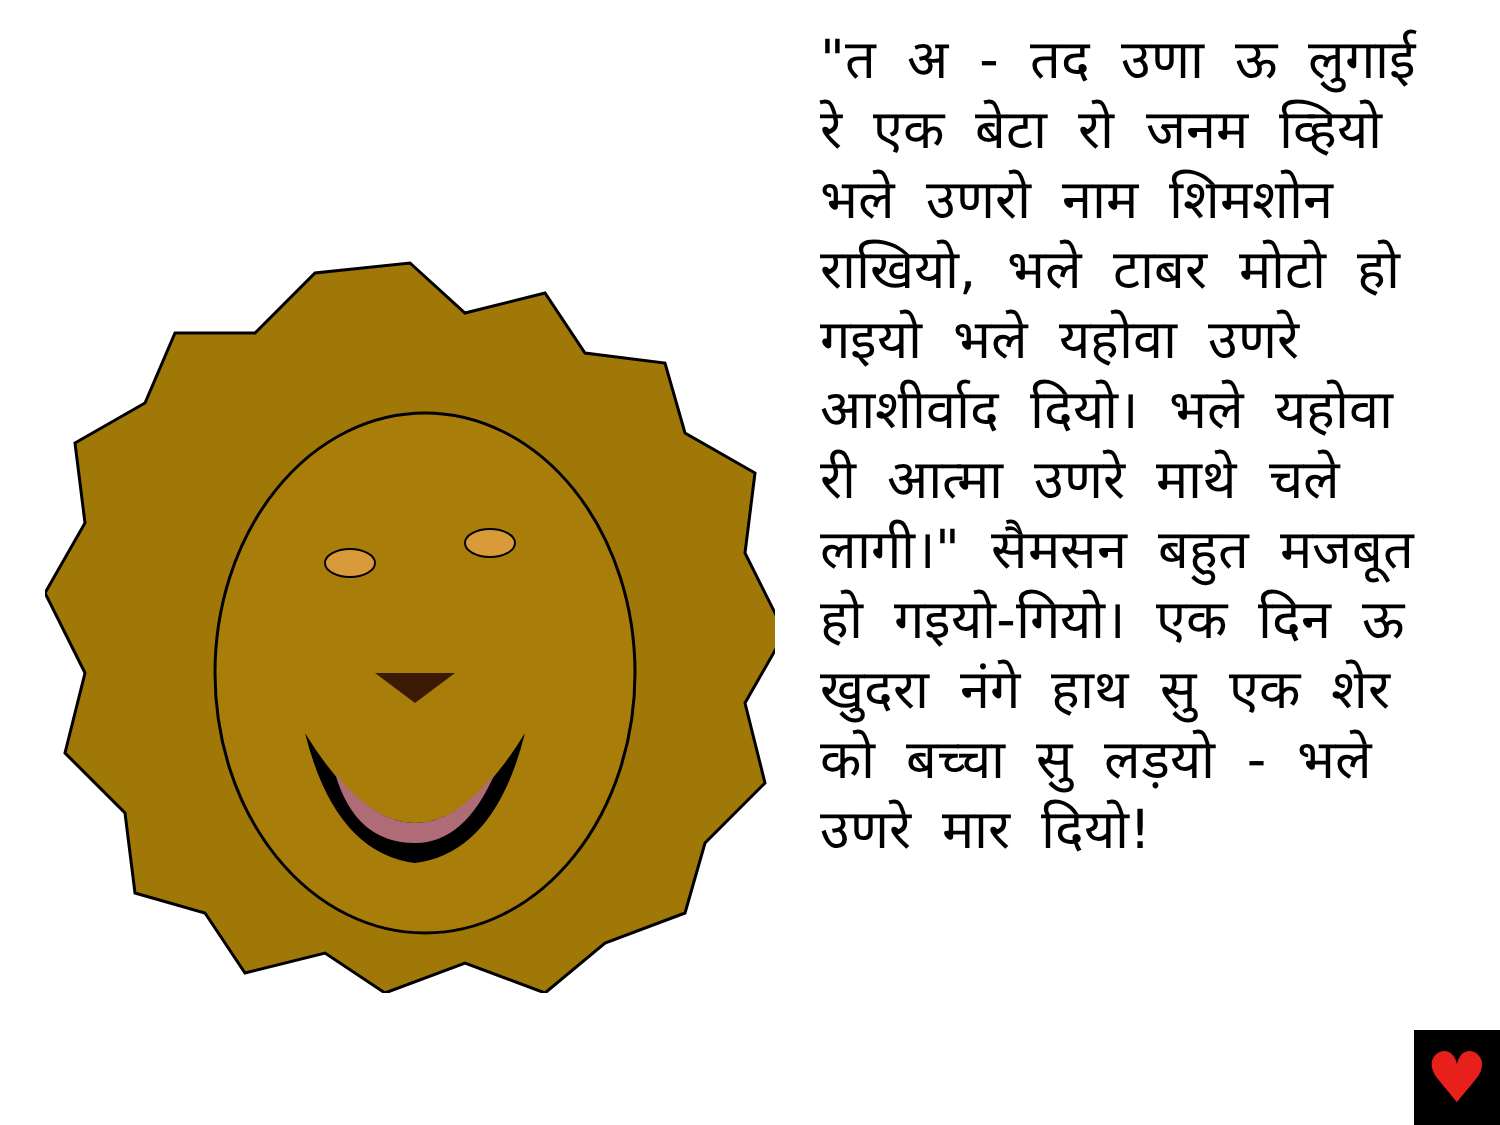"त अ - तद उणा ऊ लुगाई रे एक बेटा रो जनम व्हियो भले उणरो नाम शिमशोन राखियो, भले टाबर मोटो हो गइयो भले यहोवा उणरे आशीर्वाद दियो। भले यहोवा री आत्मा उणरे माथे चले लागी।" सैमसन बहुत मजबूत हो गइयो-गियो। एक दिन ऊ खुदरा नंगे हाथ सु एक शेर को बच्चा सु लड़यो - भले उणरे मार दियो!
♥